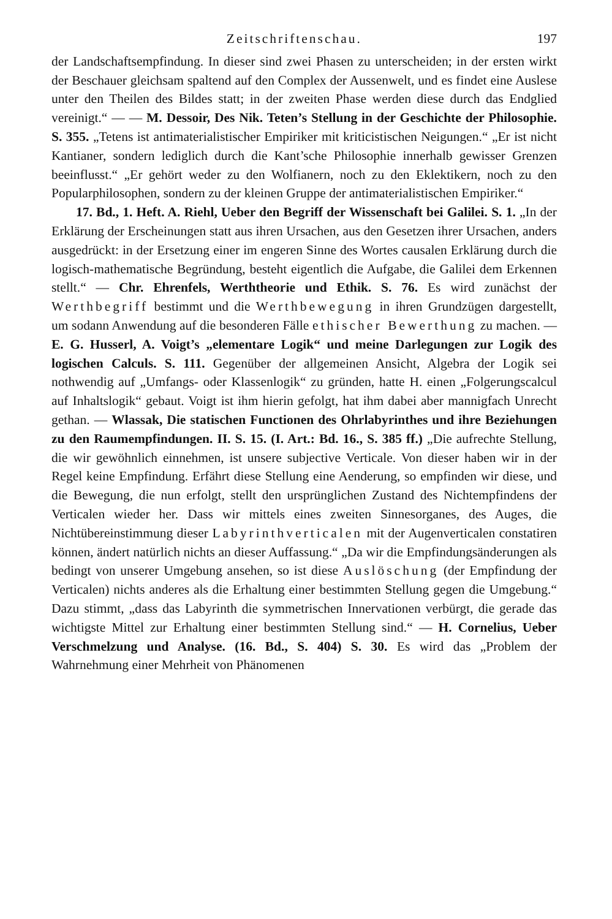Zeitschriftenschau. 197
der Landschaftsempfindung. In dieser sind zwei Phasen zu unterscheiden; in der ersten wirkt der Beschauer gleichsam spaltend auf den Complex der Aussenwelt, und es findet eine Auslese unter den Theilen des Bildes statt; in der zweiten Phase werden diese durch das Endglied vereinigt.“ — — M. Dessoir, Des Nik. Teten’s Stellung in der Geschichte der Philosophie. S. 355. „Tetens ist antimaterialistischer Empiriker mit kriticistischen Neigungen.“ „Er ist nicht Kantianer, sondern lediglich durch die Kant’sche Philosophie innerhalb gewisser Grenzen beeinflusst.“ „Er gehört weder zu den Wolfianern, noch zu den Eklektikern, noch zu den Popularphilosophen, sondern zu der kleinen Gruppe der antimaterialistischen Empiriker.“
17. Bd., 1. Heft. A. Riehl, Ueber den Begriff der Wissenschaft bei Galilei. S. 1. „In der Erklärung der Erscheinungen statt aus ihren Ursachen, aus den Gesetzen ihrer Ursachen, anders ausgedrückt: in der Ersetzung einer im engeren Sinne des Wortes causalen Erklärung durch die logisch-mathematische Begründung, besteht eigentlich die Aufgabe, die Galilei dem Erkennen stellt.“ — Chr. Ehrenfels, Werththeorie und Ethik. S. 76. Es wird zunächst der Werthbegriff bestimmt und die Werthbewegung in ihren Grundzügen dargestellt, um sodann Anwendung auf die besonderen Fälle ethischer Bewerthung zu machen. — E. G. Husserl, A. Voigt’s „elementare Logik“ und meine Darlegungen zur Logik des logischen Calculs. S. 111. Gegenüber der allgemeinen Ansicht, Algebra der Logik sei nothwendig auf „Umfangs- oder Klassenlogik“ zu gründen, hatte H. einen „Folgerungscalcul auf Inhaltslogik“ gebaut. Voigt ist ihm hierin gefolgt, hat ihm dabei aber mannigfach Unrecht gethan. — Wlassak, Die statischen Functionen des Ohrlabyrinthes und ihre Beziehungen zu den Raumempfindungen. II. S. 15. (I. Art.: Bd. 16., S. 385 ff.) „Die aufrechte Stellung, die wir gewöhnlich einnehmen, ist unsere subjective Verticale. Von dieser haben wir in der Regel keine Empfindung. Erfährt diese Stellung eine Aenderung, so empfinden wir diese, und die Bewegung, die nun erfolgt, stellt den ursprünglichen Zustand des Nichtempfindens der Verticalen wieder her. Dass wir mittels eines zweiten Sinnesorganes, des Auges, die Nichtübereinstimmung dieser Labyrinthverticalen mit der Augenverticalen constatiren können, ändert natürlich nichts an dieser Auffassung.“ „Da wir die Empfindungsänderungen als bedingt von unserer Umgebung ansehen, so ist diese Auslöschung (der Empfindung der Verticalen) nichts anderes als die Erhaltung einer bestimmten Stellung gegen die Umgebung.“ Dazu stimmt, „dass das Labyrinth die symmetrischen Innervationen verbürgt, die gerade das wichtigste Mittel zur Erhaltung einer bestimmten Stellung sind.“ — H. Cornelius, Ueber Verschmelzung und Analyse. (16. Bd., S. 404) S. 30. Es wird das „Problem der Wahrnehmung einer Mehrheit von Phänomenen